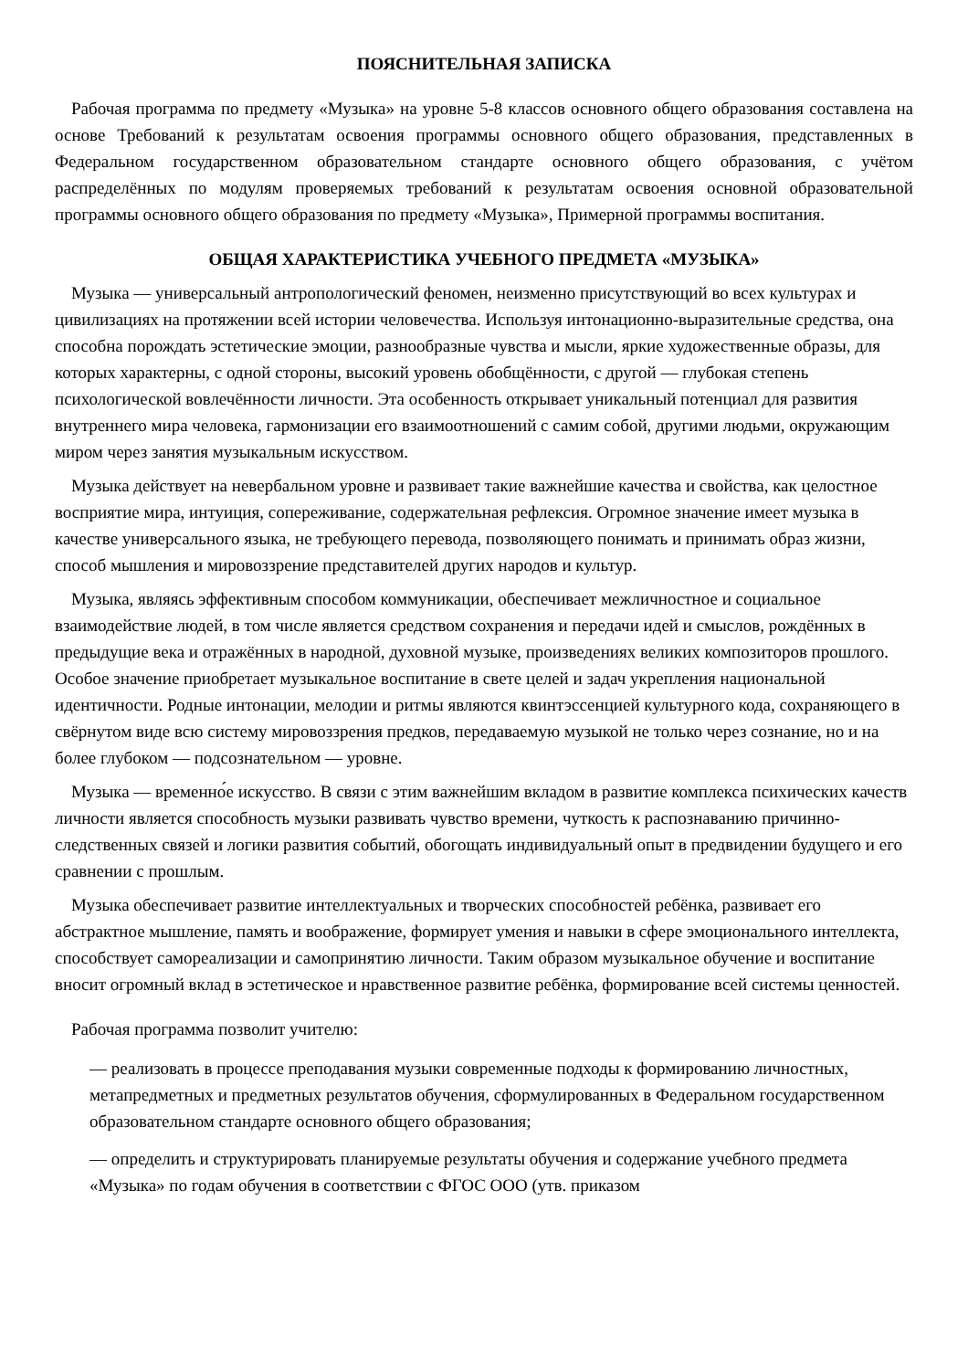ПОЯСНИТЕЛЬНАЯ ЗАПИСКА
Рабочая программа по предмету «Музыка» на уровне 5-8 классов основного общего образования составлена на основе Требований к результатам освоения программы основного общего образования, представленных в Федеральном государственном образовательном стандарте основного общего образования, с учётом распределённых по модулям проверяемых требований к результатам освоения основной образовательной программы основного общего образования по предмету «Музыка», Примерной программы воспитания.
ОБЩАЯ ХАРАКТЕРИСТИКА УЧЕБНОГО ПРЕДМЕТА «МУЗЫКА»
Музыка — универсальный антропологический феномен, неизменно присутствующий во всех культурах и цивилизациях на протяжении всей истории человечества. Используя интонационно-выразительные средства, она способна порождать эстетические эмоции, разнообразные чувства и мысли, яркие художественные образы, для которых характерны, с одной стороны, высокий уровень обобщённости, с другой — глубокая степень психологической вовлечённости личности. Эта особенность открывает уникальный потенциал для развития внутреннего мира человека, гармонизации его взаимоотношений с самим собой, другими людьми, окружающим миром через занятия музыкальным искусством.
Музыка действует на невербальном уровне и развивает такие важнейшие качества и свойства, как целостное восприятие мира, интуиция, сопереживание, содержательная рефлексия. Огромное значение имеет музыка в качестве универсального языка, не требующего перевода, позволяющего понимать и принимать образ жизни, способ мышления и мировоззрение представителей других народов и культур.
Музыка, являясь эффективным способом коммуникации, обеспечивает межличностное и социальное взаимодействие людей, в том числе является средством сохранения и передачи идей и смыслов, рождённых в предыдущие века и отражённых в народной, духовной музыке, произведениях великих композиторов прошлого. Особое значение приобретает музыкальное воспитание в свете целей и задач укрепления национальной идентичности. Родные интонации, мелодии и ритмы являются квинтэссенцией культурного кода, сохраняющего в свёрнутом виде всю систему мировоззрения предков, передаваемую музыкой не только через сознание, но и на более глубоком — подсознательном — уровне.
Музыка — временно́е искусство. В связи с этим важнейшим вкладом в развитие комплекса психических качеств личности является способность музыки развивать чувство времени, чуткость к распознаванию причинно-следственных связей и логики развития событий, обогощать индивидуальный опыт в предвидении будущего и его сравнении с прошлым.
Музыка обеспечивает развитие интеллектуальных и творческих способностей ребёнка, развивает его абстрактное мышление, память и воображение, формирует умения и навыки в сфере эмоционального интеллекта, способствует самореализации и самопринятию личности. Таким образом музыкальное обучение и воспитание вносит огромный вклад в эстетическое и нравственное развитие ребёнка, формирование всей системы ценностей.
Рабочая программа позволит учителю:
— реализовать в процессе преподавания музыки современные подходы к формированию личностных, метапредметных и предметных результатов обучения, сформулированных в Федеральном государственном образовательном стандарте основного общего образования;
— определить и структурировать планируемые результаты обучения и содержание учебного предмета «Музыка» по годам обучения в соответствии с ФГОС ООО (утв. приказом